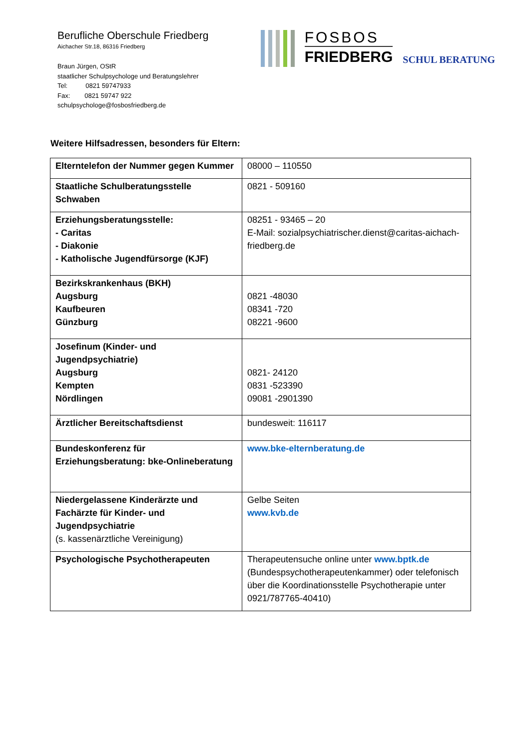Berufliche Oberschule Friedberg
Aichacher Str.18, 86316 Friedberg
Braun Jürgen, OStR
staatlicher Schulpsychologe und Beratungslehrer
Tel: 0821 59747933
Fax: 0821 59747 922
schulpsychologe@fosbosfriedberg.de
FOSBOS
FRIEDBERG
SCHUL BERATUNG
Weitere Hilfsadressen, besonders für Eltern:
| Elterntelefon der Nummer gegen Kummer | 08000 – 110550 |
| Staatliche Schulberatungsstelle Schwaben | 0821 - 509160 |
| Erziehungsberatungsstelle: - Caritas - Diakonie - Katholische Jugendfürsorge (KJF) | 08251 - 93465 – 20 E-Mail: sozialpsychiatrischer.dienst@caritas-aichach-friedberg.de |
| Bezirkskrankenhaus (BKH) Augsburg Kaufbeuren Günzburg | 0821 -48030 08341 -720 08221 -9600 |
| Josefinum (Kinder- und Jugendpsychiatrie) Augsburg Kempten Nördlingen | 0821- 24120 0831 -523390 09081 -2901390 |
| Ärztlicher Bereitschaftsdienst | bundesweit: 116117 |
| Bundeskonferenz für Erziehungsberatung: bke-Onlineberatung | www.bke-elternberatung.de |
| Niedergelassene Kinderärzte und Fachärzte für Kinder- und Jugendpsychiatrie (s. kassenärztliche Vereinigung) | Gelbe Seiten www.kvb.de |
| Psychologische Psychotherapeuten | Therapeutensuche online unter www.bptk.de (Bundespsychotherapeutenkammer) oder telefonisch über die Koordinationsstelle Psychotherapie unter 0921/787765-40410) |